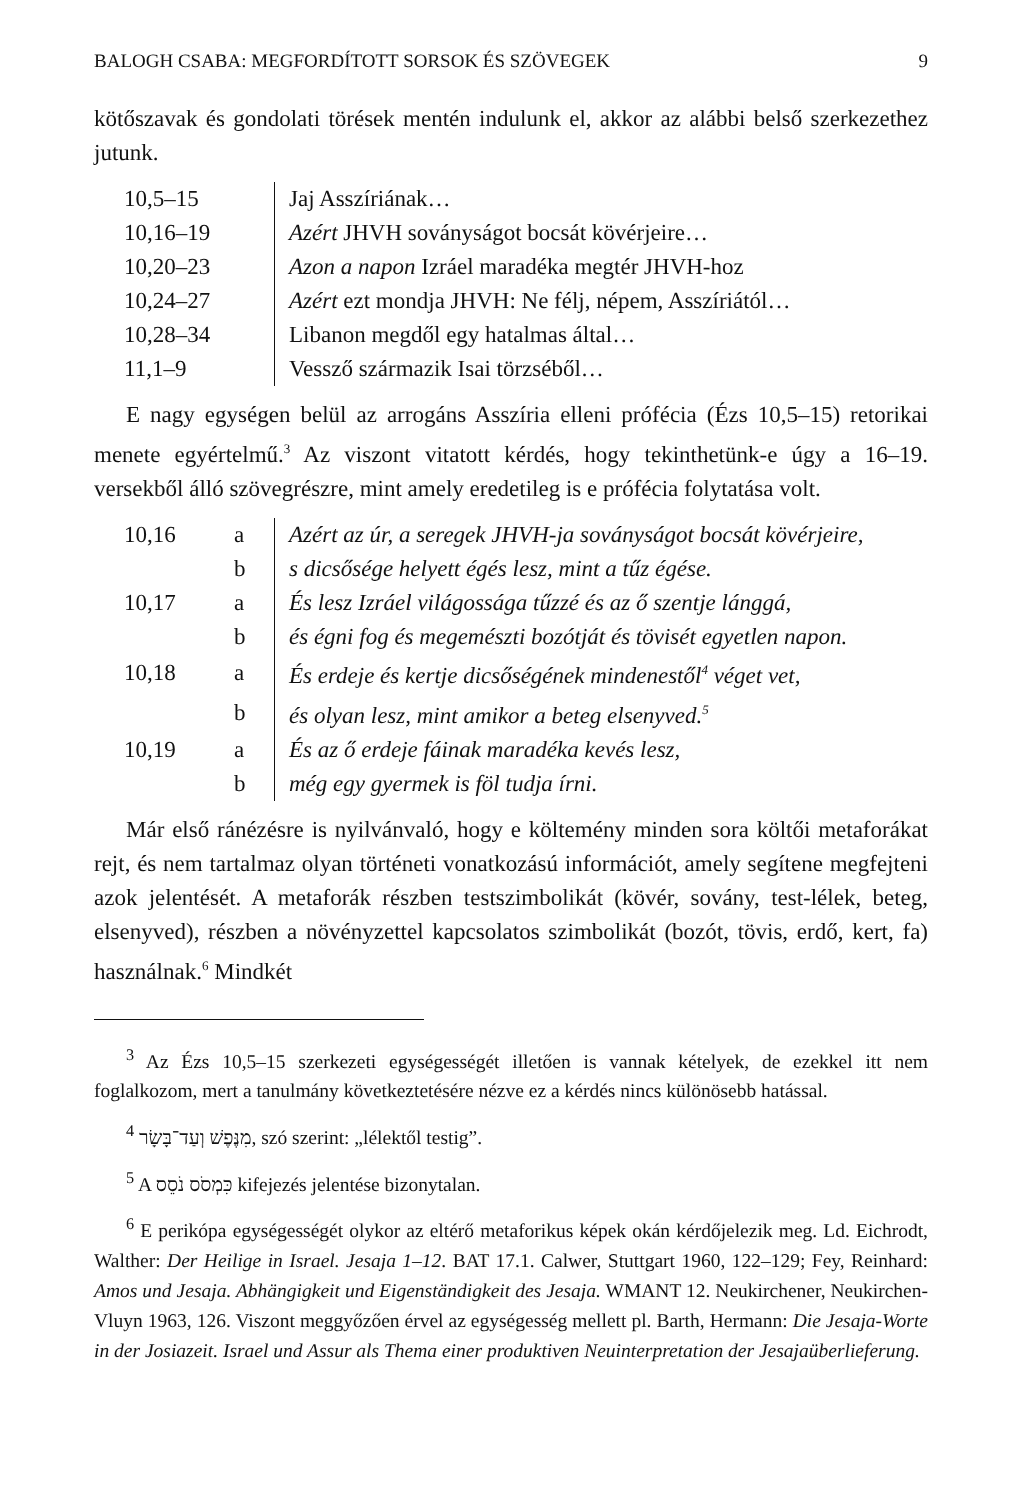BALOGH CSABA: MEGFORDÍTOTT SORSOK ÉS SZÖVEGEK 9
kötőszavak és gondolati törések mentén indulunk el, akkor az alábbi belső szerkezethez jutunk.
| 10,5–15 | Jaj Asszíriának… |
| 10,16–19 | Azért JHVH soványságot bocsát kövérjeire… |
| 10,20–23 | Azon a napon Izráel maradéka megtér JHVH-hoz |
| 10,24–27 | Azért ezt mondja JHVH: Ne félj, népem, Asszíriától… |
| 10,28–34 | Libanon megdől egy hatalmas által… |
| 11,1–9 | Vessző származik Isai törzséből… |
E nagy egységen belül az arrogáns Asszíria elleni prófécia (Ézs 10,5–15) retorikai menete egyértelmű.<sup>3</sup> Az viszont vitatott kérdés, hogy tekinthetünk-e úgy a 16–19. versekből álló szövegrészre, mint amely eredetileg is e prófécia folytatása volt.
| 10,16 | a | Azért az úr, a seregek JHVH-ja soványságot bocsát kövérjeire, |
| | b | s dicsősége helyett égés lesz, mint a tűz égése. |
| 10,17 | a | És lesz Izráel világossága tűzzé és az ő szentje lánggá, |
| | b | és égni fog és megemészti bozótját és tövisét egyetlen napon. |
| 10,18 | a | És erdeje és kertje dicsőségének mindenestől<sup>4</sup> véget vet, |
| | b | és olyan lesz, mint amikor a beteg elsenyved.<sup>5</sup> |
| 10,19 | a | És az ő erdeje fáinak maradéka kevés lesz, |
| | b | még egy gyermek is föl tudja írni. |
Már első ránézésre is nyilvánvaló, hogy e költemény minden sora költői metaforákat rejt, és nem tartalmaz olyan történeti vonatkozású információt, amely segítene megfejteni azok jelentését. A metaforák részben testszimbolikát (kövér, sovány, test-lélek, beteg, elsenyved), részben a növényzettel kapcsolatos szimbolikát (bozót, tövis, erdő, kert, fa) használnak.<sup>6</sup> Mindkét
<sup>3</sup> Az Ézs 10,5–15 szerkezeti egységességét illetően is vannak kételyek, de ezekkel itt nem foglalkozom, mert a tanulmány következtetésére nézve ez a kérdés nincs különösebb hatással.
<sup>4</sup> מִנֶּפֶשׁ וְעַד־בָּשָׂר, szó szerint: „lélektől testig”.
<sup>5</sup> A כִּמְסֹס נֹסֵס kifejezés jelentése bizonytalan.
<sup>6</sup> E perikópa egységességét olykor az eltérő metaforikus képek okán kérdőjelezik meg. Ld. Eichrodt, Walther: Der Heilige in Israel. Jesaja 1–12. BAT 17.1. Calwer, Stuttgart 1960, 122–129; Fey, Reinhard: Amos und Jesaja. Abhängigkeit und Eigenständigkeit des Jesaja. WMANT 12. Neukirchener, Neukirchen-Vluyn 1963, 126. Viszont meggyőzően érvel az egységesség mellett pl. Barth, Hermann: Die Jesaja-Worte in der Josiazeit. Israel und Assur als Thema einer produktiven Neuinterpretation der Jesajaüberlieferung.